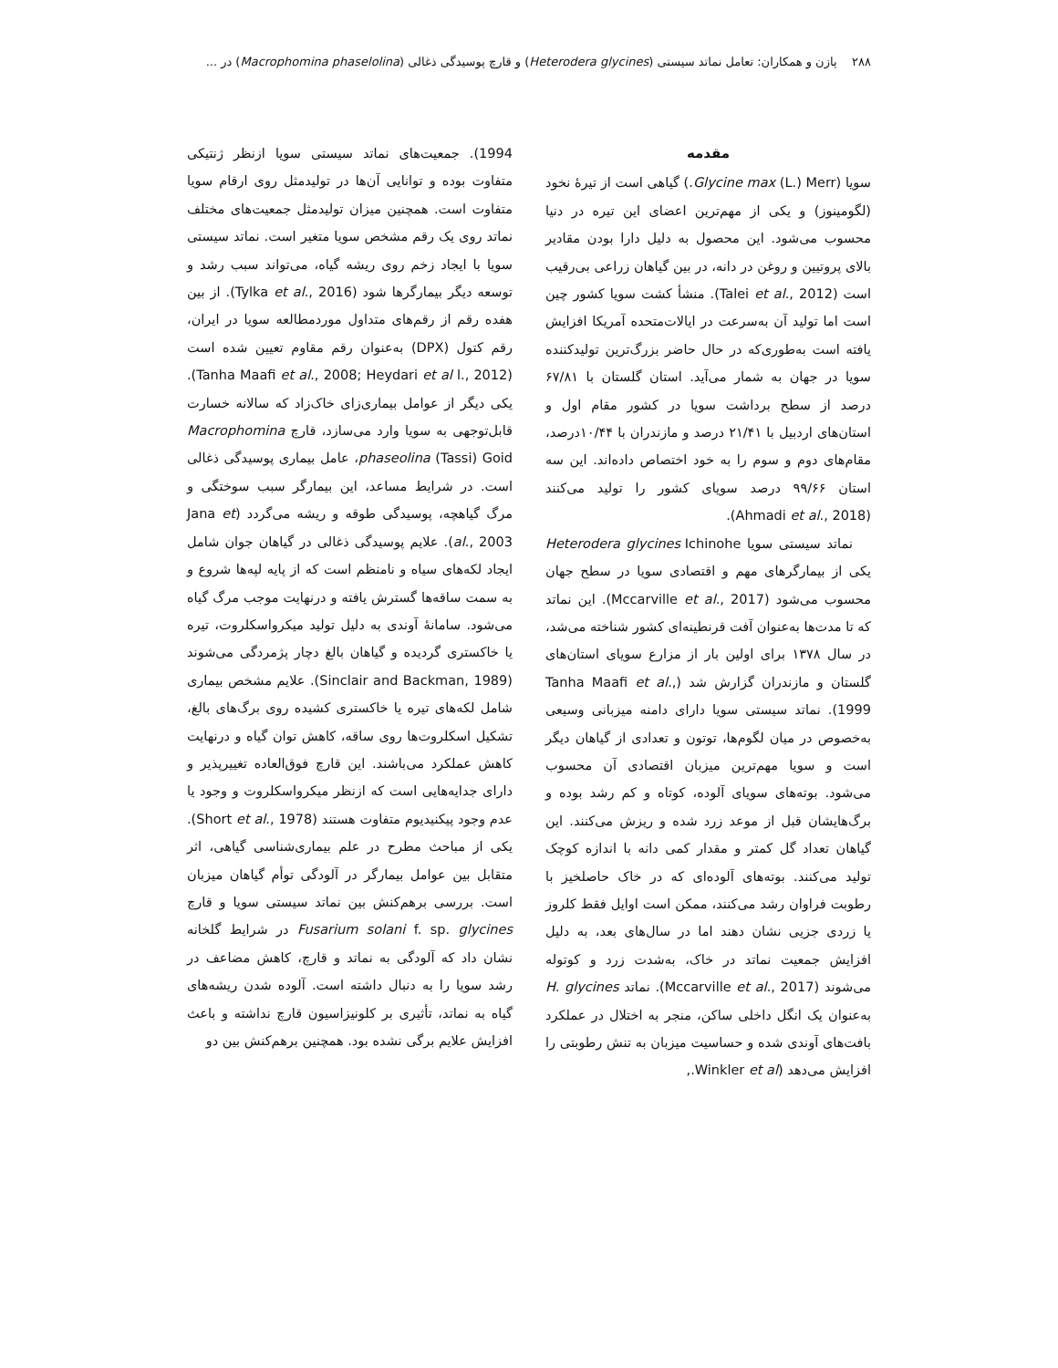۲۸۸ پازن و همکاران: تعامل نماتد سیستی (Heterodera glycines) و قارچ پوسیدگی ذغالی (Macrophomina phaselolina) در ...
مقدمه
سویا (Glycine max (L.) Merr.) گیاهی است از تیرۀ نخود (لگومینوز) و یکی از مهم‌ترین اعضای این تیره در دنیا محسوب می‌شود. این محصول به دلیل دارا بودن مقادیر بالای پروتیین و روغن در دانه، در بین گیاهان زراعی بی‌رقیب است (Talei et al., 2012). منشأ کشت سویا کشور چین است اما تولید آن به‌سرعت در ایالات‌متحده آمریکا افزایش یافته است به‌طوری‌که در حال حاضر بزرگ‌ترین تولیدکننده سویا در جهان به شمار می‌آید. استان گلستان با ۶۷/۸۱ درصد از سطح برداشت سویا در کشور مقام اول و استان‌های اردبیل با ۲۱/۴۱ درصد و مازندران با ۱۰/۴۴درصد، مقام‌های دوم و سوم را به خود اختصاص داده‌اند. این سه استان ۹۹/۶۶ درصد سویای کشور را تولید می‌کنند (Ahmadi et al., 2018).
نماتد سیستی سویا Heterodera glycines Ichinohe یکی از بیمارگرهای مهم و اقتصادی سویا در سطح جهان محسوب می‌شود (Mccarville et al., 2017). این نماتد که تا مدت‌ها به‌عنوان آفت قرنطینه‌ای کشور شناخته می‌شد، در سال ۱۳۷۸ برای اولین بار از مزارع سویای استان‌های گلستان و مازندران گزارش شد (Tanha Maafi et al., 1999). نماتد سیستی سویا دارای دامنه میزبانی وسیعی به‌خصوص در میان لگوم‌ها، توتون و تعدادی از گیاهان دیگر است و سویا مهم‌ترین میزبان اقتصادی آن محسوب می‌شود. بوته‌های سویای آلوده، کوتاه و کم رشد بوده و برگ‌هایشان قبل از موعد زرد شده و ریزش می‌کنند. این گیاهان تعداد گل کمتر و مقدار کمی دانه با اندازه کوچک تولید می‌کنند. بوته‌های آلوده‌ای که در خاک حاصلخیز با رطوبت فراوان رشد می‌کنند، ممکن است اوایل فقط کلروز یا زردی جزیی نشان دهند اما در سال‌های بعد، به دلیل افزایش جمعیت نماتد در خاک، به‌شدت زرد و کوتوله می‌شوند (Mccarville et al., 2017). نماتد H. glycines به‌عنوان یک انگل داخلی ساکن، منجر به اختلال در عملکرد بافت‌های آوندی شده و حساسیت میزبان به تنش رطوبتی را افزایش می‌دهد (Winkler et al.,
1994). جمعیت‌های نماتد سیستی سویا ازنظر ژنتیکی متفاوت بوده و توانایی آن‌ها در تولیدمثل روی ارقام سویا متفاوت است. همچنین میزان تولیدمثل جمعیت‌های مختلف نماتد روی یک رقم مشخص سویا متغیر است. نماتد سیستی سویا با ایجاد زخم روی ریشه گیاه، می‌تواند سبب رشد و توسعه دیگر بیمارگرها شود (Tylka et al., 2016). از بین هفده رقم از رقم‌های متداول موردمطالعه سویا در ایران، رقم کتول (DPX) به‌عنوان رقم مقاوم تعیین شده است (Tanha Maafi et al., 2008; Heydari et al l., 2012). یکی دیگر از عوامل بیماری‌زای خاک‌زاد که سالانه خسارت قابل‌توجهی به سویا وارد می‌سازد، قارچ Macrophomina phaseolina (Tassi) Goid، عامل بیماری پوسیدگی ذغالی است. در شرایط مساعد، این بیمارگر سبب سوختگی و مرگ گیاهچه، پوسیدگی طوقه و ریشه می‌گردد (Jana et al., 2003). علایم پوسیدگی ذغالی در گیاهان جوان شامل ایجاد لکه‌های سیاه و نامنظم است که از پایه لپه‌ها شروع و به سمت ساقه‌ها گسترش یافته و درنهایت موجب مرگ گیاه می‌شود. سامانۀ آوندی به دلیل تولید میکرواسکلروت، تیره یا خاکستری گردیده و گیاهان بالغ دچار پژمردگی می‌شوند (Sinclair and Backman, 1989). علایم مشخص بیماری شامل لکه‌های تیره یا خاکستری کشیده روی برگ‌های بالغ، تشکیل اسکلروت‌ها روی ساقه، کاهش توان گیاه و درنهایت کاهش عملکرد می‌باشند. این قارچ فوق‌العاده تغییرپذیر و دارای جدایه‌هایی است که ازنظر میکرواسکلروت و وجود یا عدم وجود پیکنیدیوم متفاوت هستند (Short et al., 1978). یکی از مباحث مطرح در علم بیماری‌شناسی گیاهی، اثر متقابل بین عوامل بیمارگر در آلودگی توأم گیاهان میزبان است. بررسی برهم‌کنش بین نماتد سیستی سویا و قارچ Fusarium solani f. sp. glycines در شرایط گلخانه نشان داد که آلودگی به نماتد و قارچ، کاهش مضاعف در رشد سویا را به دنبال داشته است. آلوده شدن ریشه‌های گیاه به نماتد، تأثیری بر کلونیزاسیون قارچ نداشته و باعث افزایش علایم برگی نشده بود. همچنین برهم‌کنش بین دو